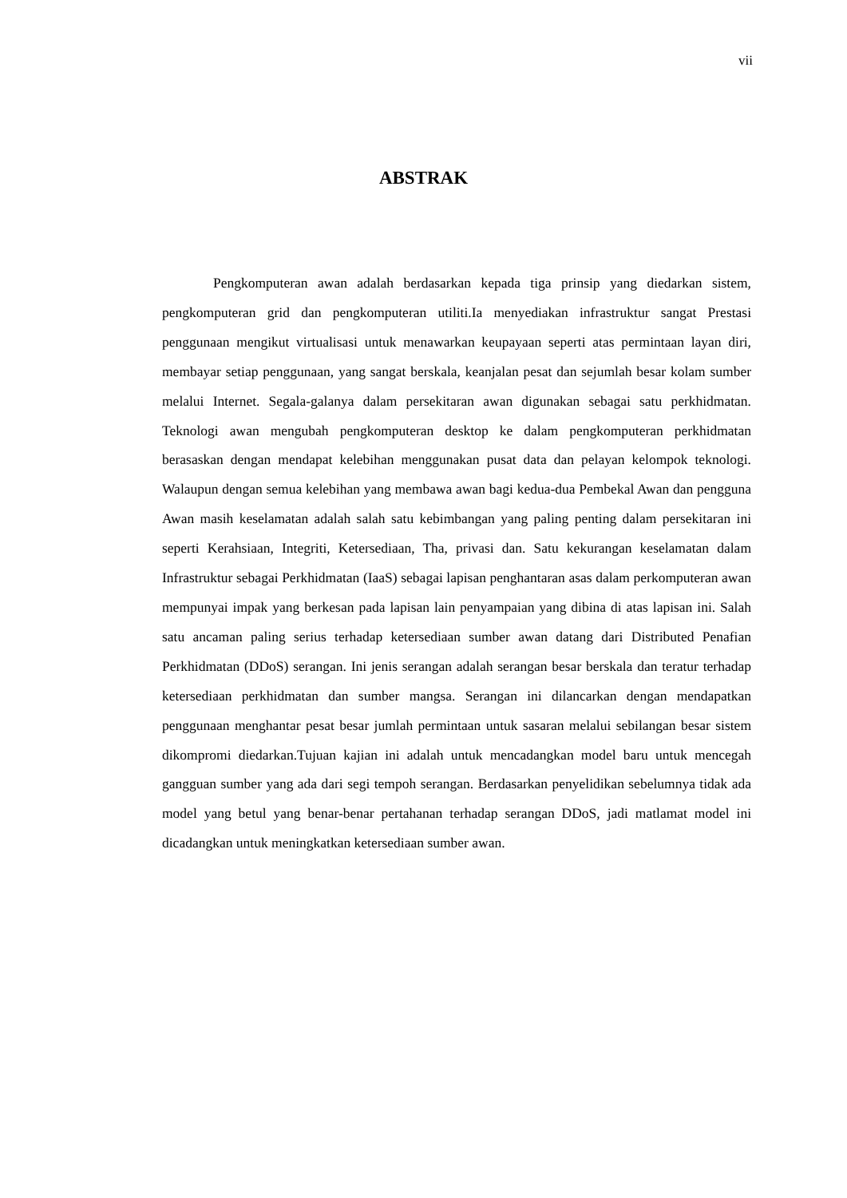vii
ABSTRAK
Pengkomputeran awan adalah berdasarkan kepada tiga prinsip yang diedarkan sistem, pengkomputeran grid dan pengkomputeran utiliti.Ia menyediakan infrastruktur sangat Prestasi penggunaan mengikut virtualisasi untuk menawarkan keupayaan seperti atas permintaan layan diri, membayar setiap penggunaan, yang sangat berskala, keanjalan pesat dan sejumlah besar kolam sumber melalui Internet. Segala-galanya dalam persekitaran awan digunakan sebagai satu perkhidmatan. Teknologi awan mengubah pengkomputeran desktop ke dalam pengkomputeran perkhidmatan berasaskan dengan mendapat kelebihan menggunakan pusat data dan pelayan kelompok teknologi. Walaupun dengan semua kelebihan yang membawa awan bagi kedua-dua Pembekal Awan dan pengguna Awan masih keselamatan adalah salah satu kebimbangan yang paling penting dalam persekitaran ini seperti Kerahsiaan, Integriti, Ketersediaan, Tha, privasi dan. Satu kekurangan keselamatan dalam Infrastruktur sebagai Perkhidmatan (IaaS) sebagai lapisan penghantaran asas dalam perkomputeran awan mempunyai impak yang berkesan pada lapisan lain penyampaian yang dibina di atas lapisan ini. Salah satu ancaman paling serius terhadap ketersediaan sumber awan datang dari Distributed Penafian Perkhidmatan (DDoS) serangan. Ini jenis serangan adalah serangan besar berskala dan teratur terhadap ketersediaan perkhidmatan dan sumber mangsa. Serangan ini dilancarkan dengan mendapatkan penggunaan menghantar pesat besar jumlah permintaan untuk sasaran melalui sebilangan besar sistem dikompromi diedarkan.Tujuan kajian ini adalah untuk mencadangkan model baru untuk mencegah gangguan sumber yang ada dari segi tempoh serangan. Berdasarkan penyelidikan sebelumnya tidak ada model yang betul yang benar-benar pertahanan terhadap serangan DDoS, jadi matlamat model ini dicadangkan untuk meningkatkan ketersediaan sumber awan.